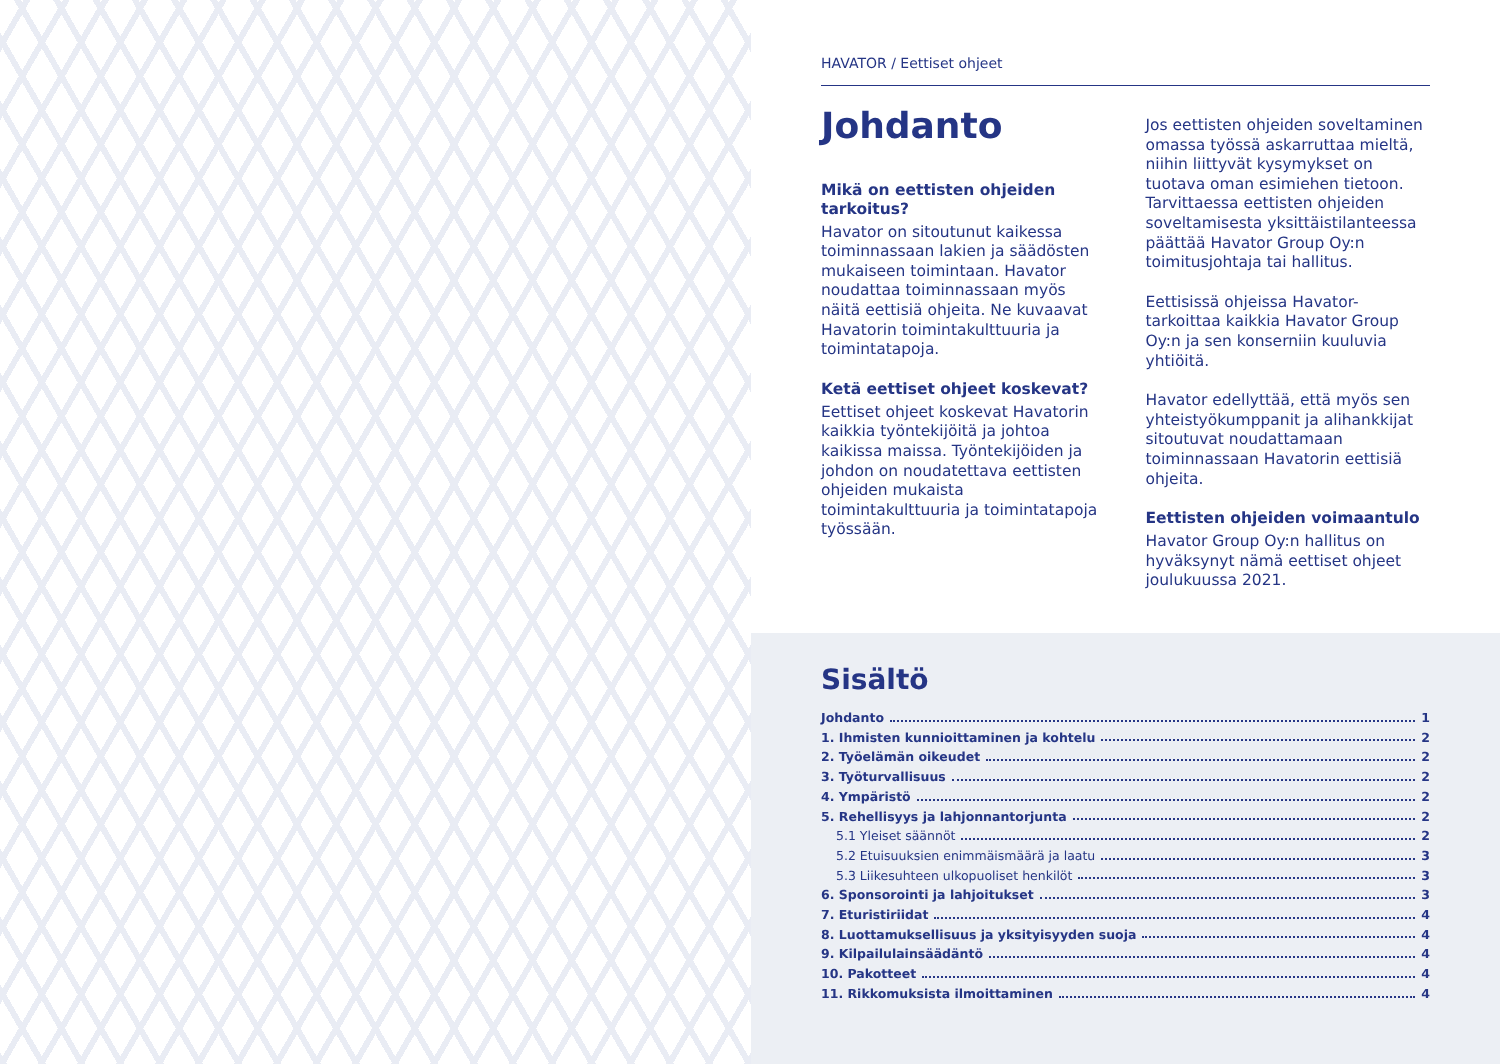HAVATOR / Eettiset ohjeet
Johdanto
Mikä on eettisten ohjeiden tarkoitus?
Havator on sitoutunut kaikessa toiminnassaan lakien ja säädösten mukaiseen toimintaan. Havator noudattaa toiminnassaan myös näitä eettisiä ohjeita. Ne kuvaavat Havatorin toimintakulttuuria ja toimintatapoja.
Ketä eettiset ohjeet koskevat?
Eettiset ohjeet koskevat Havatorin kaikkia työntekijöitä ja johtoa kaikissa maissa. Työntekijöiden ja johdon on noudatettava eettisten ohjeiden mukaista toimintakulttuuria ja toimintatapoja työssään.
Jos eettisten ohjeiden soveltaminen omassa työssä askarruttaa mieltä, niihin liittyvät kysymykset on tuotava oman esimiehen tietoon. Tarvittaessa eettisten ohjeiden soveltamisesta yksittäistilanteessa päättää Havator Group Oy:n toimitusjohtaja tai hallitus.
Eettisissä ohjeissa Havator-tarkoittaa kaikkia Havator Group Oy:n ja sen konserniin kuuluvia yhtiöitä.
Havator edellyttää, että myös sen yhteistyökumppanit ja alihankkijat sitoutuvat noudattamaan toiminnassaan Havatorin eettisiä ohjeita.
Eettisten ohjeiden voimaantulo
Havator Group Oy:n hallitus on hyväksynyt nämä eettiset ohjeet joulukuussa 2021.
Sisältö
Johdanto 1
1. Ihmisten kunnioittaminen ja kohtelu 2
2. Työelämän oikeudet 2
3. Työturvallisuus 2
4. Ympäristö 2
5. Rehellisyys ja lahjonnantorjunta 2
5.1 Yleiset säännöt 2
5.2 Etuisuuksien enimmäismäärä ja laatu 3
5.3 Liikesuhteen ulkopuoliset henkilöt 3
6. Sponsorointi ja lahjoitukset 3
7. Eturistiriidat 4
8. Luottamuksellisuus ja yksityisyyden suoja 4
9. Kilpailulainsäädäntö 4
10. Pakotteet 4
11. Rikkomuksista ilmoittaminen 4